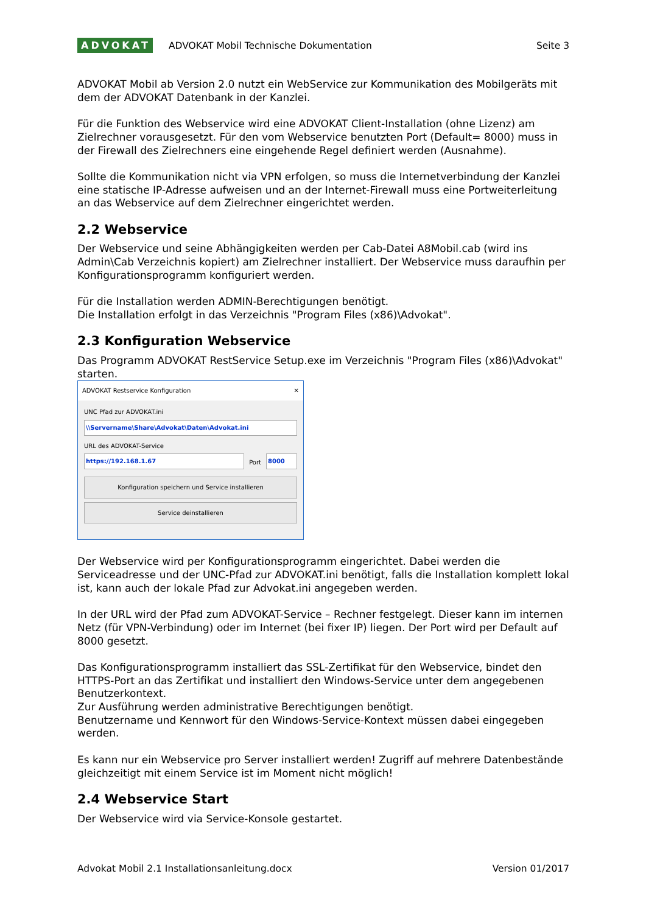ADVOKAT
ADVOKAT Mobil Technische Dokumentation
Seite 3
ADVOKAT Mobil ab Version 2.0 nutzt ein WebService zur Kommunikation des Mobilgeräts mit dem der ADVOKAT Datenbank in der Kanzlei.
Für die Funktion des Webservice wird eine ADVOKAT Client-Installation (ohne Lizenz) am Zielrechner vorausgesetzt. Für den vom Webservice benutzten Port (Default= 8000) muss in der Firewall des Zielrechners eine eingehende Regel definiert werden (Ausnahme).
Sollte die Kommunikation nicht via VPN erfolgen, so muss die Internetverbindung der Kanzlei eine statische IP-Adresse aufweisen und an der Internet-Firewall muss eine Portweiterleitung an das Webservice auf dem Zielrechner eingerichtet werden.
2.2 Webservice
Der Webservice und seine Abhängigkeiten werden per Cab-Datei A8Mobil.cab (wird ins Admin\Cab Verzeichnis kopiert) am Zielrechner installiert. Der Webservice muss daraufhin per Konfigurationsprogramm konfiguriert werden.
Für die Installation werden ADMIN-Berechtigungen benötigt.
Die Installation erfolgt in das Verzeichnis "Program Files (x86)\Advokat".
2.3 Konfiguration Webservice
Das Programm ADVOKAT RestService Setup.exe im Verzeichnis "Program Files (x86)\Advokat" starten.
ADVOKAT Restservice Konfiguration ✕
UNC Pfad zur ADVOKAT.ini
\\Servername\Share\Advokat\Daten\Advokat.ini
URL des ADVOKAT-Service
https://192.168.1.67
Port
8000
Konfiguration speichern und Service installieren
Service deinstallieren
Der Webservice wird per Konfigurationsprogramm eingerichtet. Dabei werden die Serviceadresse und der UNC-Pfad zur ADVOKAT.ini benötigt, falls die Installation komplett lokal ist, kann auch der lokale Pfad zur Advokat.ini angegeben werden.
In der URL wird der Pfad zum ADVOKAT-Service – Rechner festgelegt. Dieser kann im internen Netz (für VPN-Verbindung) oder im Internet (bei fixer IP) liegen. Der Port wird per Default auf 8000 gesetzt.
Das Konfigurationsprogramm installiert das SSL-Zertifikat für den Webservice, bindet den HTTPS-Port an das Zertifikat und installiert den Windows-Service unter dem angegebenen Benutzerkontext.
Zur Ausführung werden administrative Berechtigungen benötigt.
Benutzername und Kennwort für den Windows-Service-Kontext müssen dabei eingegeben werden.
Es kann nur ein Webservice pro Server installiert werden! Zugriff auf mehrere Datenbestände gleichzeitigt mit einem Service ist im Moment nicht möglich!
2.4 Webservice Start
Der Webservice wird via Service-Konsole gestartet.
Advokat Mobil 2.1 Installationsanleitung.docx Version 01/2017